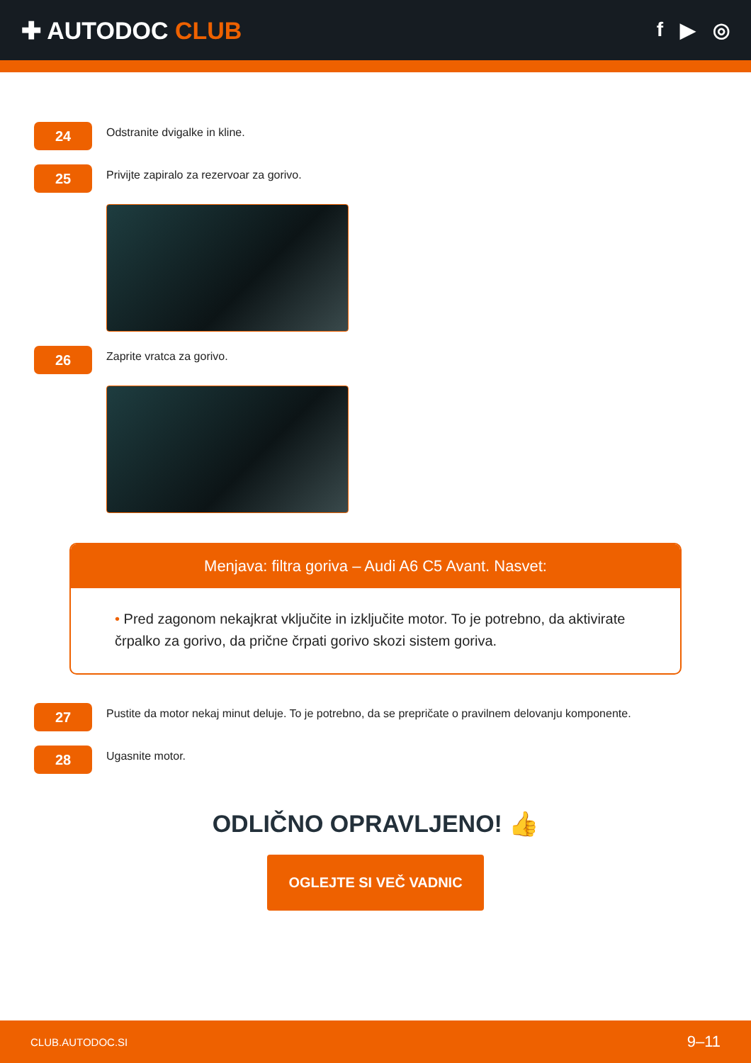✚ AUTODOC CLUB
f ▶ ◎
24
Odstranite dvigalke in kline.
25
Privijte zapiralo za rezervoar za gorivo.
26
Zaprite vratca za gorivo.
Menjava: filtra goriva – Audi A6 C5 Avant. Nasvet:
• Pred zagonom nekajkrat vključite in izključite motor. To je potrebno, da aktivirate črpalko za gorivo, da prične črpati gorivo skozi sistem goriva.
27
Pustite da motor nekaj minut deluje. To je potrebno, da se prepričate o pravilnem delovanju komponente.
28
Ugasnite motor.
ODLIČNO OPRAVLJENO! 👍
OGLEJTE SI VEČ VADNIC
CLUB.AUTODOC.SI 9–11